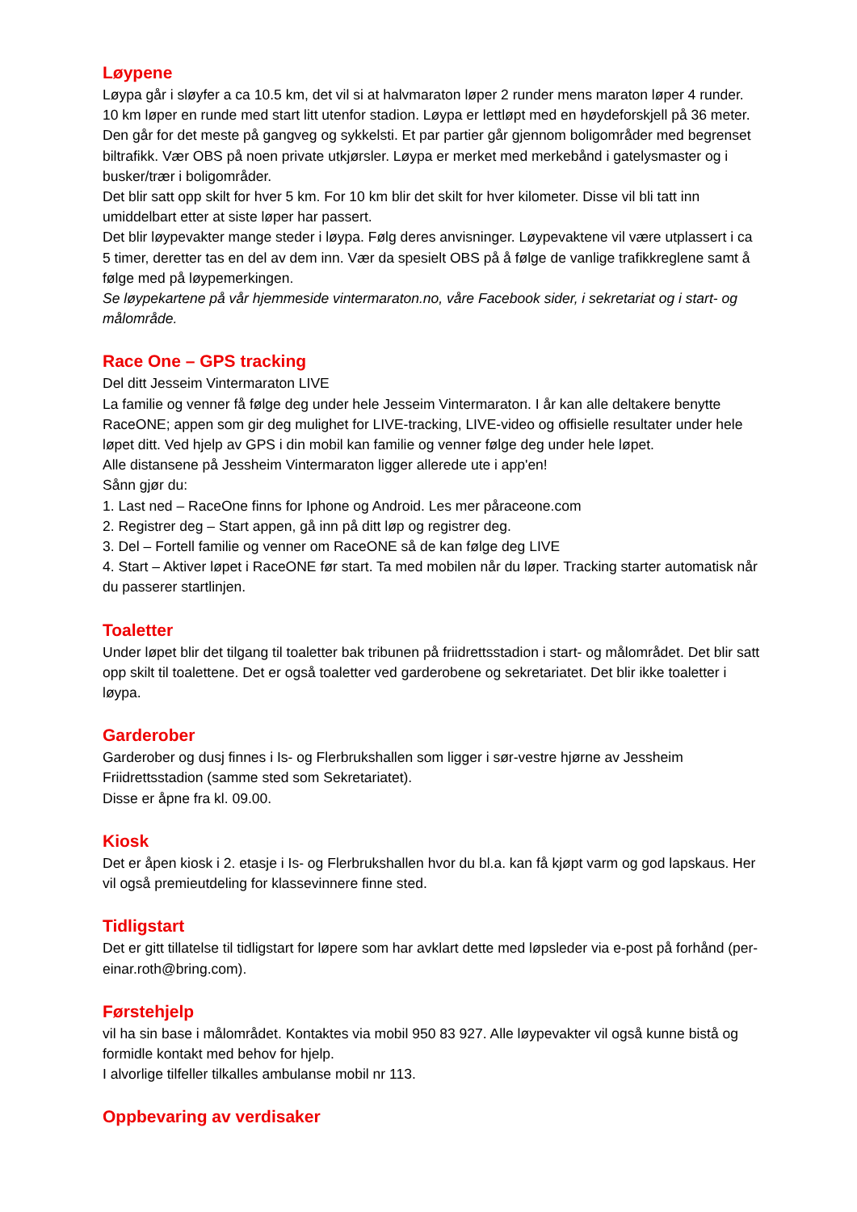Løypene
Løypa går i sløyfer a ca 10.5 km, det vil si at halvmaraton løper 2 runder mens maraton løper 4 runder. 10 km løper en runde med start litt utenfor stadion. Løypa er lettløpt med en høydeforskjell på 36 meter. Den går for det meste på gangveg og sykkelsti. Et par partier går gjennom boligområder med begrenset biltrafikk. Vær OBS på noen private utkjørsler. Løypa er merket med merkebånd i gatelysmaster og i busker/trær i boligområder.
Det blir satt opp skilt for hver 5 km. For 10 km blir det skilt for hver kilometer. Disse vil bli tatt inn umiddelbart etter at siste løper har passert.
Det blir løypevakter mange steder i løypa. Følg deres anvisninger. Løypevaktene vil være utplassert i ca 5 timer, deretter tas en del av dem inn. Vær da spesielt OBS på å følge de vanlige trafikkreglene samt å følge med på løypemerkingen.
Se løypekartene på vår hjemmeside vintermaraton.no, våre Facebook sider, i sekretariat og i start- og målområde.
Race One – GPS tracking
Del ditt Jesseim Vintermaraton LIVE
La familie og venner få følge deg under hele Jesseim Vintermaraton. I år kan alle deltakere benytte RaceONE; appen som gir deg mulighet for LIVE-tracking, LIVE-video og offisielle resultater under hele løpet ditt. Ved hjelp av GPS i din mobil kan familie og venner følge deg under hele løpet.
Alle distansene på Jessheim Vintermaraton ligger allerede ute i app'en!
Sånn gjør du:
1. Last ned – RaceOne finns for Iphone og Android. Les mer påraceone.com
2. Registrer deg – Start appen, gå inn på ditt løp og registrer deg.
3. Del – Fortell familie og venner om RaceONE så de kan følge deg LIVE
4. Start – Aktiver løpet i RaceONE før start. Ta med mobilen når du løper. Tracking starter automatisk når du passerer startlinjen.
Toaletter
Under løpet blir det tilgang til toaletter bak tribunen på friidrettsstadion i start- og målområdet. Det blir satt opp skilt til toalettene. Det er også toaletter ved garderobene og sekretariatet. Det blir ikke toaletter i løypa.
Garderober
Garderober og dusj finnes i Is- og Flerbrukshallen som ligger i sør-vestre hjørne av Jessheim Friidrettsstadion (samme sted som Sekretariatet).
Disse er åpne fra kl. 09.00.
Kiosk
Det er åpen kiosk i 2. etasje i Is- og Flerbrukshallen hvor du bl.a. kan få kjøpt varm og god lapskaus. Her vil også premieutdeling for klassevinnere finne sted.
Tidligstart
Det er gitt tillatelse til tidligstart for løpere som har avklart dette med løpsleder via e-post på forhånd (per-einar.roth@bring.com).
Førstehjelp
vil ha sin base i målområdet. Kontaktes via mobil 950 83 927. Alle løypevakter vil også kunne bistå og formidle kontakt med behov for hjelp.
I alvorlige tilfeller tilkalles ambulanse mobil nr 113.
Oppbevaring av verdisaker